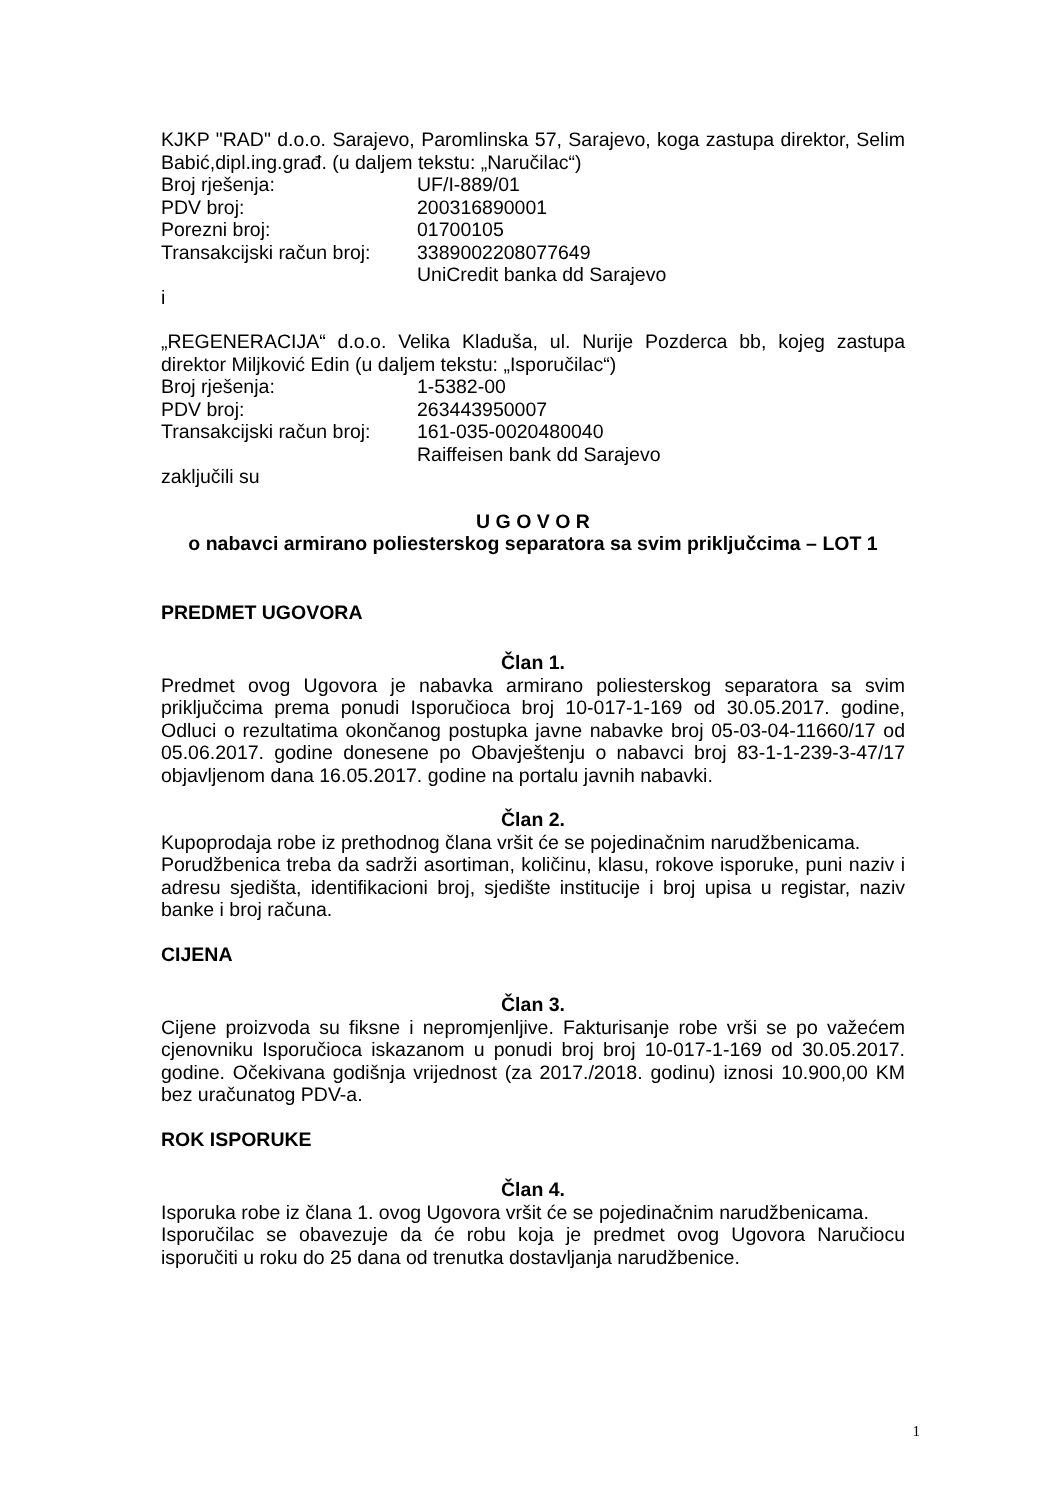KJKP "RAD" d.o.o. Sarajevo, Paromlinska 57, Sarajevo, koga zastupa direktor, Selim Babić,dipl.ing.građ. (u daljem tekstu: „Naručilac“)
Broj rješenja: UF/I-889/01
PDV broj: 200316890001
Porezni broj: 01700105
Transakcijski račun broj: 3389002208077649
UniCredit banka dd Sarajevo
i
„REGENERACIJA“ d.o.o. Velika Kladuša, ul. Nurije Pozderca bb, kojeg zastupa direktor Miljković Edin (u daljem tekstu: „Isporučilac“)
Broj rješenja: 1-5382-00
PDV broj: 263443950007
Transakcijski račun broj: 161-035-0020480040
Raiffeisen bank dd Sarajevo
zaključili su
U G O V O R
o nabavci armirano poliesterskog separatora sa svim priključcima – LOT 1
PREDMET UGOVORA
Član 1.
Predmet ovog Ugovora je nabavka armirano poliesterskog separatora sa svim priključcima prema ponudi Isporučioca broj 10-017-1-169 od 30.05.2017. godine, Odluci o rezultatima okončanog postupka javne nabavke broj 05-03-04-11660/17 od 05.06.2017. godine donesene po Obavještenju o nabavci broj 83-1-1-239-3-47/17 objavljenom dana 16.05.2017. godine na portalu javnih nabavki.
Član 2.
Kupoprodaja robe iz prethodnog člana vršit će se pojedinačnim narudžbenicama.
Porudžbenica treba da sadrži asortiman, količinu, klasu, rokove isporuke, puni naziv i adresu sjedišta, identifikacioni broj, sjedište institucije i broj upisa u registar, naziv banke i broj računa.
CIJENA
Član 3.
Cijene proizvoda su fiksne i nepromjenljive. Fakturisanje robe vrši se po važećem cjenovniku Isporučioca iskazanom u ponudi broj broj 10-017-1-169 od 30.05.2017. godine. Očekivana godišnja vrijednost (za 2017./2018. godinu) iznosi 10.900,00 KM bez uračunatog PDV-a.
ROK ISPORUKE
Član 4.
Isporuka robe iz člana 1. ovog Ugovora vršit će se pojedinačnim narudžbenicama.
Isporučilac se obavezuje da će robu koja je predmet ovog Ugovora Naručiocu isporučiti u roku do 25 dana od trenutka dostavljanja narudžbenice.
1